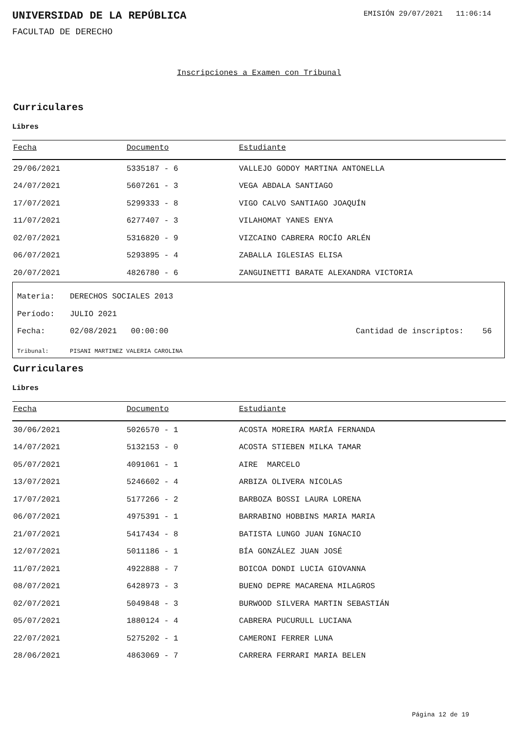UNIVERSIDAD DE LA REPÚBLICA
EMISIÓN 29/07/2021 11:06:14
FACULTAD DE DERECHO
Inscripciones a Examen con Tribunal
Curriculares
Libres
| Fecha | Documento | Estudiante |
| --- | --- | --- |
| 29/06/2021 | 5335187 - 6 | VALLEJO GODOY MARTINA ANTONELLA |
| 24/07/2021 | 5607261 - 3 | VEGA ABDALA SANTIAGO |
| 17/07/2021 | 5299333 - 8 | VIGO CALVO SANTIAGO JOAQUÍN |
| 11/07/2021 | 6277407 - 3 | VILAHOMAT YANES ENYA |
| 02/07/2021 | 5316820 - 9 | VIZCAINO CABRERA ROCÍO ARLÉN |
| 06/07/2021 | 5293895 - 4 | ZABALLA IGLESIAS ELISA |
| 20/07/2021 | 4826780 - 6 | ZANGUINETTI BARATE ALEXANDRA VICTORIA |
Materia: DERECHOS SOCIALES 2013
Período: JULIO 2021
Fecha: 02/08/2021 00:00:00 Cantidad de inscriptos: 56
Tribunal: PISANI MARTINEZ VALERIA CAROLINA
Curriculares
Libres
| Fecha | Documento | Estudiante |
| --- | --- | --- |
| 30/06/2021 | 5026570 - 1 | ACOSTA MOREIRA MARÍA FERNANDA |
| 14/07/2021 | 5132153 - 0 | ACOSTA STIEBEN MILKA TAMAR |
| 05/07/2021 | 4091061 - 1 | AIRE MARCELO |
| 13/07/2021 | 5246602 - 4 | ARBIZA OLIVERA NICOLAS |
| 17/07/2021 | 5177266 - 2 | BARBOZA BOSSI LAURA LORENA |
| 06/07/2021 | 4975391 - 1 | BARRABINO HOBBINS MARIA MARIA |
| 21/07/2021 | 5417434 - 8 | BATISTA LUNGO JUAN IGNACIO |
| 12/07/2021 | 5011186 - 1 | BÍA GONZÁLEZ JUAN JOSÉ |
| 11/07/2021 | 4922888 - 7 | BOICOA DONDI LUCIA GIOVANNA |
| 08/07/2021 | 6428973 - 3 | BUENO DEPRE MACARENA MILAGROS |
| 02/07/2021 | 5049848 - 3 | BURWOOD SILVERA MARTIN SEBASTIÁN |
| 05/07/2021 | 1880124 - 4 | CABRERA PUCURULL LUCIANA |
| 22/07/2021 | 5275202 - 1 | CAMERONI FERRER LUNA |
| 28/06/2021 | 4863069 - 7 | CARRERA FERRARI MARIA BELEN |
Página 12 de 19